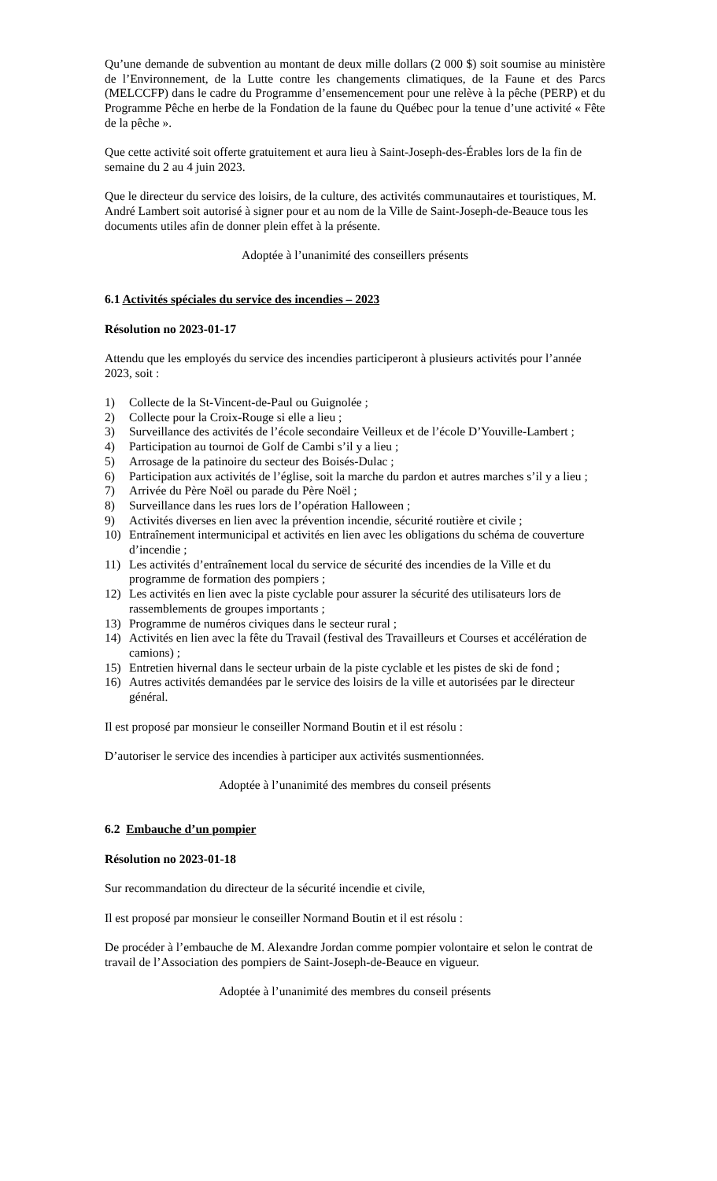Qu’une demande de subvention au montant de deux mille dollars (2 000 $) soit soumise au ministère de l’Environnement, de la Lutte contre les changements climatiques, de la Faune et des Parcs (MELCCFP) dans le cadre du Programme d’ensemencement pour une relève à la pêche (PERP) et du Programme Pêche en herbe de la Fondation de la faune du Québec pour la tenue d’une activité « Fête de la pêche ».
Que cette activité soit offerte gratuitement et aura lieu à Saint-Joseph-des-Érables lors de la fin de semaine du 2 au 4 juin 2023.
Que le directeur du service des loisirs, de la culture, des activités communautaires et touristiques, M. André Lambert soit autorisé à signer pour et au nom de la Ville de Saint-Joseph-de-Beauce tous les documents utiles afin de donner plein effet à la présente.
Adoptée à l’unanimité des conseillers présents
6.1 Activités spéciales du service des incendies – 2023
Résolution no 2023-01-17
Attendu que les employés du service des incendies participeront à plusieurs activités pour l’année 2023, soit :
1) Collecte de la St-Vincent-de-Paul ou Guignolée ;
2) Collecte pour la Croix-Rouge si elle a lieu ;
3) Surveillance des activités de l’école secondaire Veilleux et de l’école D’Youville-Lambert ;
4) Participation au tournoi de Golf de Cambi s’il y a lieu ;
5) Arrosage de la patinoire du secteur des Boisés-Dulac ;
6) Participation aux activités de l’église, soit la marche du pardon et autres marches s’il y a lieu ;
7) Arrivée du Père Noël ou parade du Père Noël ;
8) Surveillance dans les rues lors de l’opération Halloween ;
9) Activités diverses en lien avec la prévention incendie, sécurité routière et civile ;
10) Entraînement intermunicipal et activités en lien avec les obligations du schéma de couverture d’incendie ;
11) Les activités d’entraînement local du service de sécurité des incendies de la Ville et du programme de formation des pompiers ;
12) Les activités en lien avec la piste cyclable pour assurer la sécurité des utilisateurs lors de rassemblements de groupes importants ;
13) Programme de numéros civiques dans le secteur rural ;
14) Activités en lien avec la fête du Travail (festival des Travailleurs et Courses et accélération de camions) ;
15) Entretien hivernal dans le secteur urbain de la piste cyclable et les pistes de ski de fond ;
16) Autres activités demandées par le service des loisirs de la ville et autorisées par le directeur général.
Il est proposé par monsieur le conseiller Normand Boutin et il est résolu :
D’autoriser le service des incendies à participer aux activités susmentionnées.
Adoptée à l’unanimité des membres du conseil présents
6.2 Embauche d’un pompier
Résolution no 2023-01-18
Sur recommandation du directeur de la sécurité incendie et civile,
Il est proposé par monsieur le conseiller Normand Boutin et il est résolu :
De procéder à l’embauche de M. Alexandre Jordan comme pompier volontaire et selon le contrat de travail de l’Association des pompiers de Saint-Joseph-de-Beauce en vigueur.
Adoptée à l’unanimité des membres du conseil présents